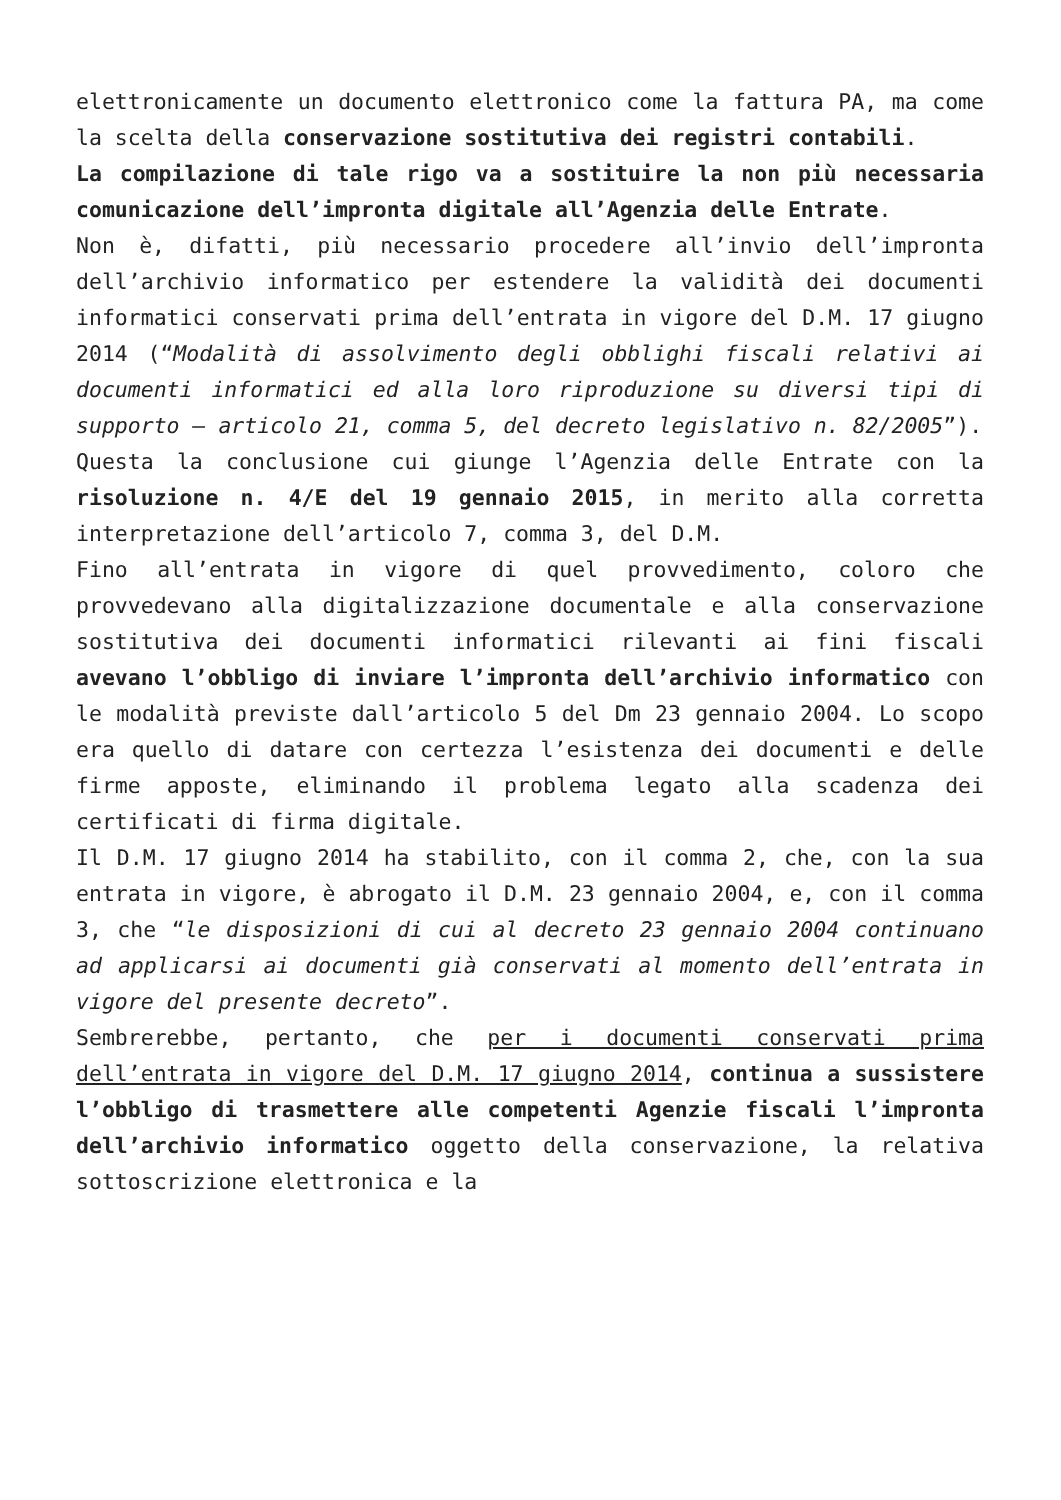elettronicamente un documento elettronico come la fattura PA, ma come la scelta della conservazione sostitutiva dei registri contabili.
La compilazione di tale rigo va a sostituire la non più necessaria comunicazione dell’impronta digitale all’Agenzia delle Entrate.
Non è, difatti, più necessario procedere all’invio dell’impronta dell’archivio informatico per estendere la validità dei documenti informatici conservati prima dell’entrata in vigore del D.M. 17 giugno 2014 (“Modalità di assolvimento degli obblighi fiscali relativi ai documenti informatici ed alla loro riproduzione su diversi tipi di supporto – articolo 21, comma 5, del decreto legislativo n. 82/2005”).
Questa la conclusione cui giunge l’Agenzia delle Entrate con la risoluzione n. 4/E del 19 gennaio 2015, in merito alla corretta interpretazione dell’articolo 7, comma 3, del D.M.
Fino all’entrata in vigore di quel provvedimento, coloro che provvedevano alla digitalizzazione documentale e alla conservazione sostitutiva dei documenti informatici rilevanti ai fini fiscali avevano l’obbligo di inviare l’impronta dell’archivio informatico con le modalità previste dall’articolo 5 del Dm 23 gennaio 2004. Lo scopo era quello di datare con certezza l’esistenza dei documenti e delle firme apposte, eliminando il problema legato alla scadenza dei certificati di firma digitale.
Il D.M. 17 giugno 2014 ha stabilito, con il comma 2, che, con la sua entrata in vigore, è abrogato il D.M. 23 gennaio 2004, e, con il comma 3, che “le disposizioni di cui al decreto 23 gennaio 2004 continuano ad applicarsi ai documenti già conservati al momento dell’entrata in vigore del presente decreto”.
Sembrerebbe, pertanto, che per i documenti conservati prima dell’entrata in vigore del D.M. 17 giugno 2014, continua a sussistere l’obbligo di trasmettere alle competenti Agenzie fiscali l’impronta dell’archivio informatico oggetto della conservazione, la relativa sottoscrizione elettronica e la